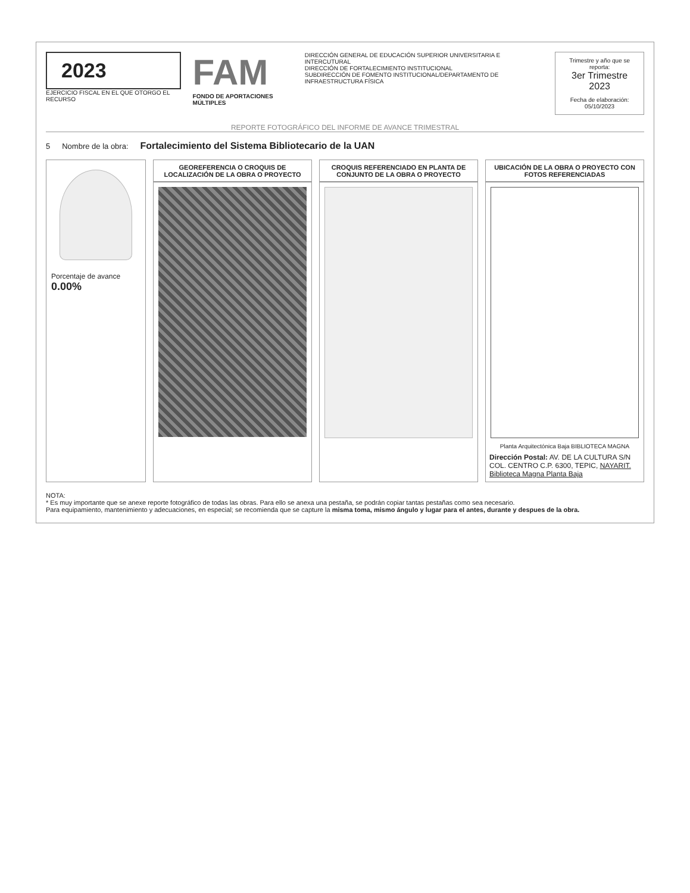2023
EJERCICIO FISCAL EN EL QUE OTORGO EL RECURSO
FAM
FONDO DE APORTACIONES MÚLTIPLES
DIRECCIÓN GENERAL DE EDUCACIÓN SUPERIOR UNIVERSITARIA E INTERCUTURAL
DIRECCIÓN DE FORTALECIMIENTO INSTITUCIONAL
SUBDIRECCIÓN DE FOMENTO INSTITUCIONAL/DEPARTAMENTO DE INFRAESTRUCTURA FÍSICA
Trimestre y año que se reporta:
3er Trimestre 2023
Fecha de elaboración: 05/10/2023
REPORTE FOTOGRÁFICO DEL INFORME DE AVANCE TRIMESTRAL
5 Nombre de la obra: Fortalecimiento del Sistema Bibliotecario de la UAN
Porcentaje de avance
0.00%
GEOREFERENCIA O CROQUIS DE LOCALIZACIÓN DE LA OBRA O PROYECTO
CROQUIS REFERENCIADO EN PLANTA DE CONJUNTO DE LA OBRA O PROYECTO
UBICACIÓN DE LA OBRA O PROYECTO CON FOTOS REFERENCIADAS
Planta Arquitectónica Baja BIBLIOTECA MAGNA
Dirección Postal: AV. DE LA CULTURA S/N COL. CENTRO C.P. 6300, TEPIC, NAYARIT. Biblioteca Magna Planta Baja
NOTA:
* Es muy importante que se anexe reporte fotográfico de todas las obras. Para ello se anexa una pestaña, se podrán copiar tantas pestañas como sea necesario.
Para equipamiento, mantenimiento y adecuaciones, en especial; se recomienda que se capture la misma toma, mismo ángulo y lugar para el antes, durante y despues de la obra.